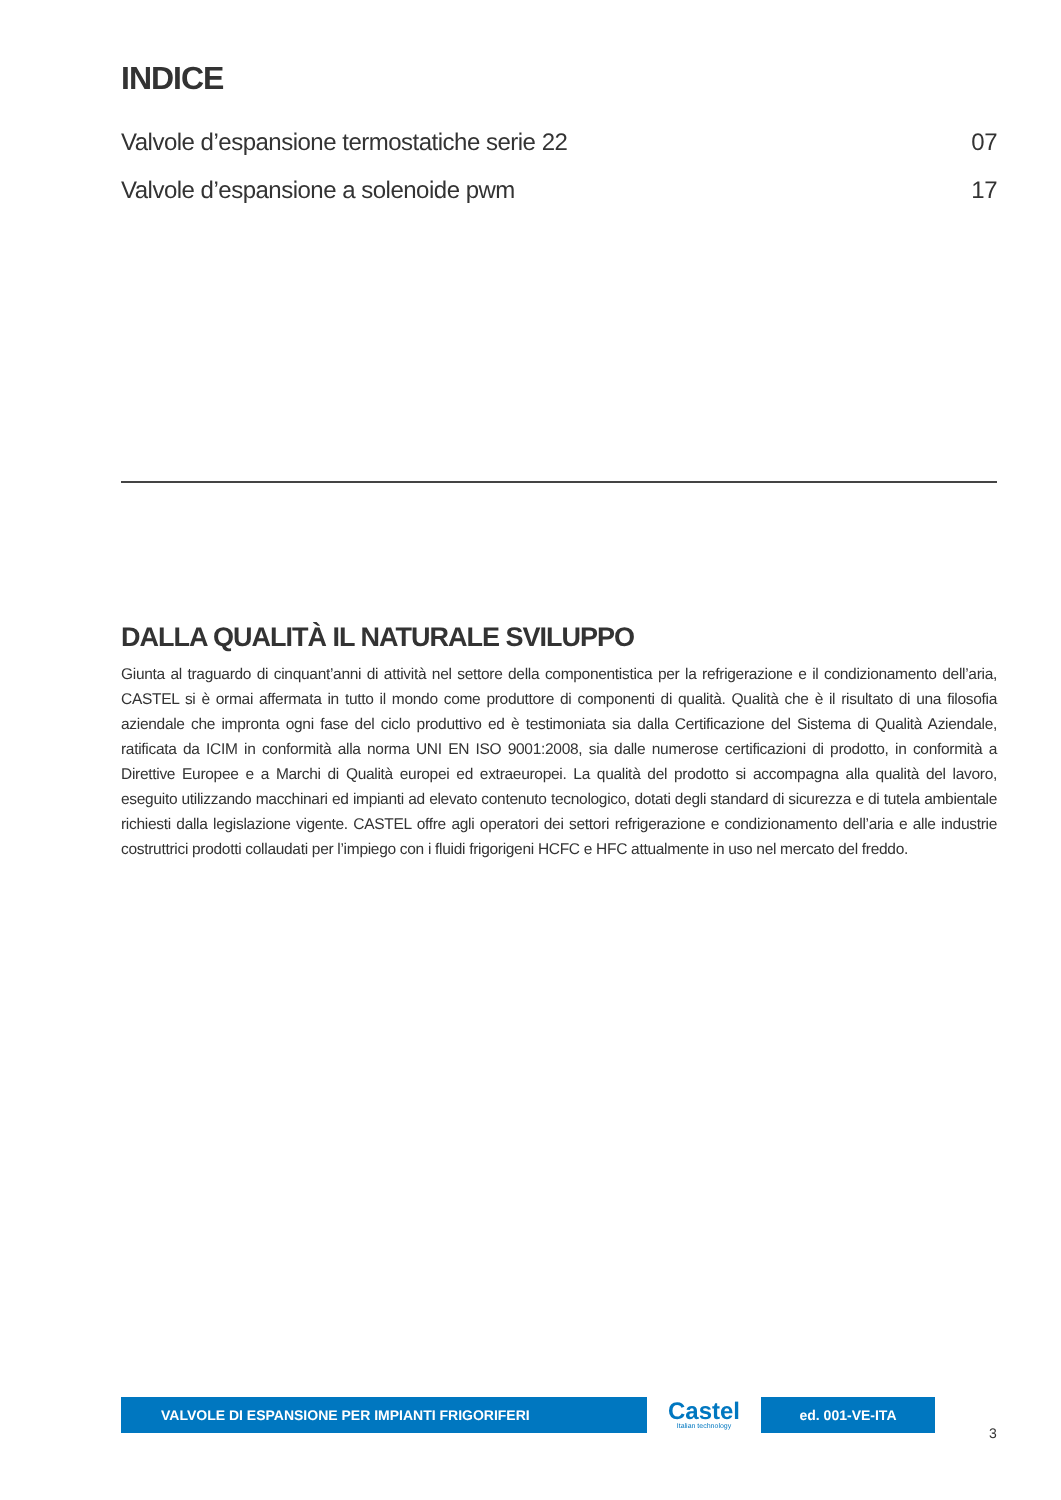INDICE
Valvole d’espansione termostatiche serie 22 07
Valvole d’espansione a solenoide pwm 17
DALLA QUALITÀ IL NATURALE SVILUPPO
Giunta al traguardo di cinquant’anni di attività nel settore della componentistica per la refrigerazione e il condizionamento dell’aria, CASTEL si è ormai affermata in tutto il mondo come produttore di componenti di qualità. Qualità che è il risultato di una filosofia aziendale che impronta ogni fase del ciclo produttivo ed è testimoniata sia dalla Certificazione del Sistema di Qualità Aziendale, ratificata da ICIM in conformità alla norma UNI EN ISO 9001:2008, sia dalle numerose certificazioni di prodotto, in conformità a Direttive Europee e a Marchi di Qualità europei ed extraeuropei. La qualità del prodotto si accompagna alla qualità del lavoro, eseguito utilizzando macchinari ed impianti ad elevato contenuto tecnologico, dotati degli standard di sicurezza e di tutela ambientale richiesti dalla legislazione vigente. CASTEL offre agli operatori dei settori refrigerazione e condizionamento dell’aria e alle industrie costruttrici prodotti collaudati per l’impiego con i fluidi frigorigeni HCFC e HFC attualmente in uso nel mercato del freddo.
VALVOLE DI ESPANSIONE PER IMPIANTI FRIGORIFERI
Castel
Italian technology
ed. 001-VE-ITA
3